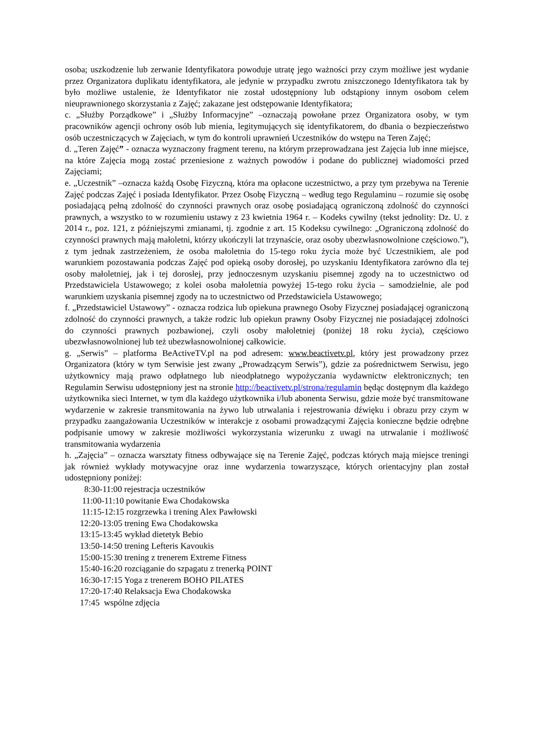osoba; uszkodzenie lub zerwanie Identyfikatora powoduje utratę jego ważności przy czym możliwe jest wydanie przez Organizatora duplikatu identyfikatora, ale jedynie w przypadku zwrotu zniszczonego Identyfikatora tak by było możliwe ustalenie, że Identyfikator nie został udostępniony lub odstąpiony innym osobom celem nieuprawnionego skorzystania z Zajęć; zakazane jest odstępowanie Identyfikatora;
c. „Służby Porządkowe” i „Służby Informacyjne” –oznaczają powołane przez Organizatora osoby, w tym pracowników agencji ochrony osób lub mienia, legitymujących się identyfikatorem, do dbania o bezpieczeństwo osób uczestniczących w Zajęciach, w tym do kontroli uprawnień Uczestników do wstępu na Teren Zajęć;
d. „Teren Zajęć” - oznacza wyznaczony fragment terenu, na którym przeprowadzana jest Zajęcia lub inne miejsce, na które Zajęcia mogą zostać przeniesione z ważnych powodów i podane do publicznej wiadomości przed Zajęciami;
e. „Uczestnik” –oznacza każdą Osobę Fizyczną, która ma opłacone uczestnictwo, a przy tym przebywa na Terenie Zajęć podczas Zajęć i posiada Identyfikator. Przez Osobę Fizyczną – według tego Regulaminu – rozumie się osobę posiadającą pełną zdolność do czynności prawnych oraz osobę posiadającą ograniczoną zdolność do czynności prawnych, a wszystko to w rozumieniu ustawy z 23 kwietnia 1964 r. – Kodeks cywilny (tekst jednolity: Dz. U. z 2014 r., poz. 121, z późniejszymi zmianami, tj. zgodnie z art. 15 Kodeksu cywilnego: „Ograniczoną zdolność do czynności prawnych mają małoletni, którzy ukończyli lat trzynaście, oraz osoby ubezwłasnowolnione częściowo.”), z tym jednak zastrzeżeniem, że osoba małoletnia do 15-tego roku życia może być Uczestnikiem, ale pod warunkiem pozostawania podczas Zajęć pod opieką osoby dorosłej, po uzyskaniu Identyfikatora zarówno dla tej osoby małoletniej, jak i tej dorosłej, przy jednoczesnym uzyskaniu pisemnej zgody na to uczestnictwo od Przedstawiciela Ustawowego; z kolei osoba małoletnia powyżej 15-tego roku życia – samodzielnie, ale pod warunkiem uzyskania pisemnej zgody na to uczestnictwo od Przedstawiciela Ustawowego;
f. „Przedstawiciel Ustawowy” - oznacza rodzica lub opiekuna prawnego Osoby Fizycznej posiadającej ograniczoną zdolność do czynności prawnych, a także rodzic lub opiekun prawny Osoby Fizycznej nie posiadającej zdolności do czynności prawnych pozbawionej, czyli osoby małoletniej (poniżej 18 roku życia), częściowo ubezwłasnowolnionej lub też ubezwłasnowolnionej całkowicie.
g. „Serwis” – platforma BeActiveTV.pl na pod adresem: www.beactivetv.pl, który jest prowadzony przez Organizatora (który w tym Serwisie jest zwany „Prowadzącym Serwis”), gdzie za pośrednictwem Serwisu, jego użytkownicy mają prawo odpłatnego lub nieodpłatnego wypożyczania wydawnictw elektronicznych; ten Regulamin Serwisu udostępniony jest na stronie http://beactivetv.pl/strona/regulamin będąc dostępnym dla każdego użytkownika sieci Internet, w tym dla każdego użytkownika i/lub abonenta Serwisu, gdzie może być transmitowane wydarzenie w zakresie transmitowania na żywo lub utrwalania i rejestrowania dźwięku i obrazu przy czym w przypadku zaangażowania Uczestników w interakcje z osobami prowadzącymi Zajęcia konieczne będzie odrębne podpisanie umowy w zakresie możliwości wykorzystania wizerunku z uwagi na utrwalanie i możliwość transmitowania wydarzenia
h. „Zajęcia” – oznacza warsztaty fitness odbywające się na Terenie Zajęć, podczas których mają miejsce treningi jak również wykłady motywacyjne oraz inne wydarzenia towarzyszące, których orientacyjny plan został udostępniony poniżej:
8:30-11:00 rejestracja uczestników
11:00-11:10 powitanie Ewa Chodakowska
11:15-12:15 rozgrzewka i trening Alex Pawłowski
12:20-13:05 trening Ewa Chodakowska
13:15-13:45 wykład dietetyk Bebio
13:50-14:50 trening Lefteris Kavoukis
15:00-15:30 trening z trenerem Extreme Fitness
15:40-16:20 rozciąganie do szpagatu z trenerką POINT
16:30-17:15 Yoga z trenerem BOHO PILATES
17:20-17:40 Relaksacja Ewa Chodakowska
17:45 wspólne zdjęcia